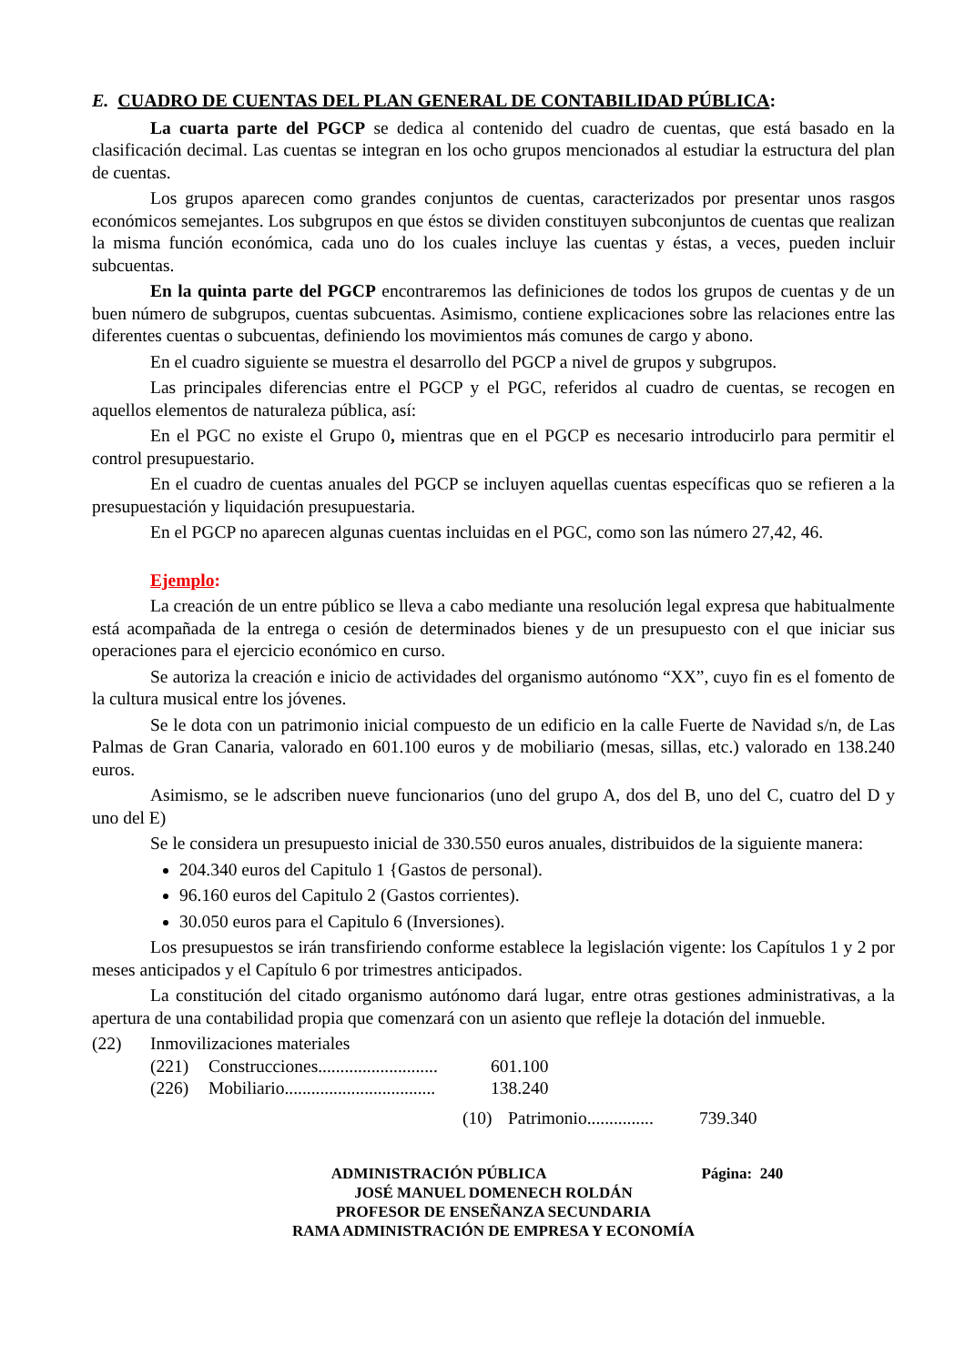E. CUADRO DE CUENTAS DEL PLAN GENERAL DE CONTABILIDAD PÚBLICA:
La cuarta parte del PGCP se dedica al contenido del cuadro de cuentas, que está basado en la clasificación decimal. Las cuentas se integran en los ocho grupos mencionados al estudiar la estructura del plan de cuentas.
Los grupos aparecen como grandes conjuntos de cuentas, caracterizados por presentar unos rasgos económicos semejantes. Los subgrupos en que éstos se dividen constituyen subconjuntos de cuentas que realizan la misma función económica, cada uno do los cuales incluye las cuentas y éstas, a veces, pueden incluir subcuentas.
En la quinta parte del PGCP encontraremos las definiciones de todos los grupos de cuentas y de un buen número de subgrupos, cuentas subcuentas. Asimismo, contiene explicaciones sobre las relaciones entre las diferentes cuentas o subcuentas, definiendo los movimientos más comunes de cargo y abono.
En el cuadro siguiente se muestra el desarrollo del PGCP a nivel de grupos y subgrupos.
Las principales diferencias entre el PGCP y el PGC, referidos al cuadro de cuentas, se recogen en aquellos elementos de naturaleza pública, así:
En el PGC no existe el Grupo 0, mientras que en el PGCP es necesario introducirlo para permitir el control presupuestario.
En el cuadro de cuentas anuales del PGCP se incluyen aquellas cuentas específicas quo se refieren a la presupuestación y liquidación presupuestaria.
En el PGCP no aparecen algunas cuentas incluidas en el PGC, como son las número 27,42, 46.
Ejemplo:
La creación de un entre público se lleva a cabo mediante una resolución legal expresa que habitualmente está acompañada de la entrega o cesión de determinados bienes y de un presupuesto con el que iniciar sus operaciones para el ejercicio económico en curso.
Se autoriza la creación e inicio de actividades del organismo autónomo “XX”, cuyo fin es el fomento de la cultura musical entre los jóvenes.
Se le dota con un patrimonio inicial compuesto de un edificio en la calle Fuerte de Navidad s/n, de Las Palmas de Gran Canaria, valorado en 601.100 euros y de mobiliario (mesas, sillas, etc.) valorado en 138.240 euros.
Asimismo, se le adscriben nueve funcionarios (uno del grupo A, dos del B, uno del C, cuatro del D y uno del E)
Se le considera un presupuesto inicial de 330.550 euros anuales, distribuidos de la siguiente manera:
204.340 euros del Capitulo 1 {Gastos de personal).
96.160 euros del Capitulo 2 (Gastos corrientes).
30.050 euros para el Capitulo 6 (Inversiones).
Los presupuestos se irán transfiriendo conforme establece la legislación vigente: los Capítulos 1 y 2 por meses anticipados y el Capítulo 6 por trimestres anticipados.
La constitución del citado organismo autónomo dará lugar, entre otras gestiones administrativas, a la apertura de una contabilidad propia que comenzará con un asiento que refleje la dotación del inmueble.
(22) Inmovilizaciones materiales
(221) Construcciones........................... 601.100
(226) Mobiliario.................................. 138.240
(10) Patrimonio............... 739.340
ADMINISTRACIÓN PÚBLICA Página: 240
JOSÉ MANUEL DOMENECH ROLDÁN
PROFESOR DE ENSEÑANZA SECUNDARIA
RAMA ADMINISTRACIÓN DE EMPRESA Y ECONOMÍA